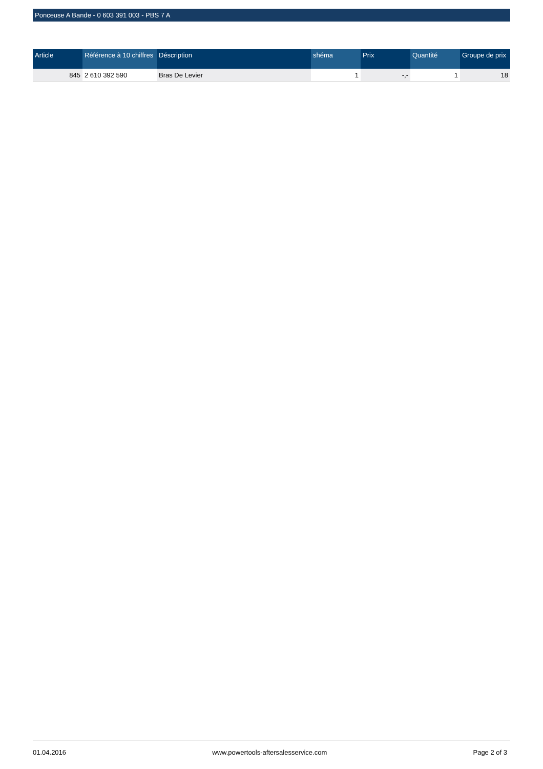Ponceuse A Bande - 0 603 391 003 - PBS 7 A
| Article | Référence à 10 chiffres | Déscription | shéma | Prix | Quantité | Groupe de prix |
| --- | --- | --- | --- | --- | --- | --- |
| 845 | 2 610 392 590 | Bras De Levier | 1 | -,- | 1 | 18 |
01.04.2016 www.powertools-aftersalesservice.com Page 2 of 3